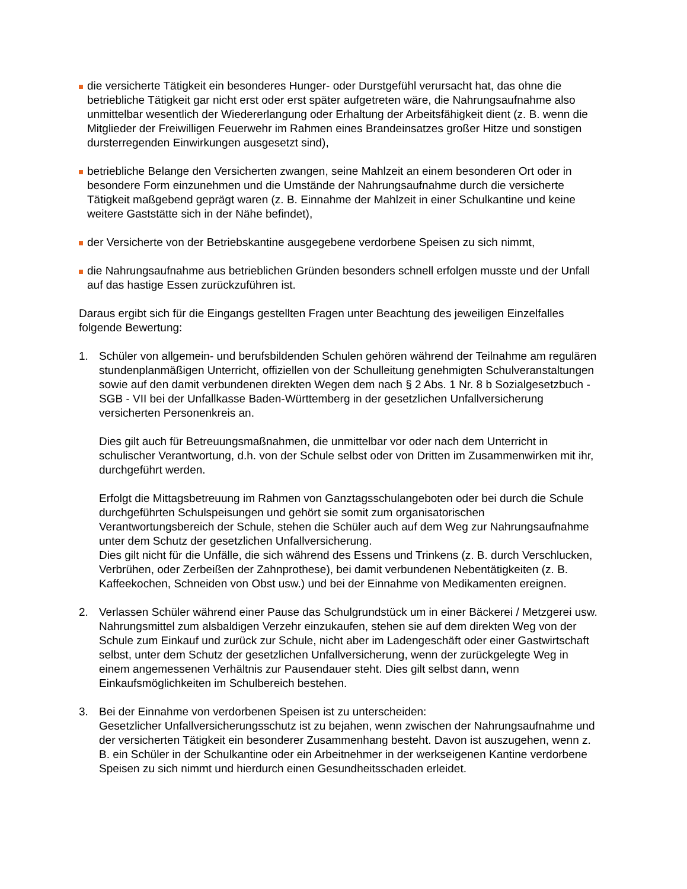die versicherte Tätigkeit ein besonderes Hunger- oder Durstgefühl verursacht hat, das ohne die betriebliche Tätigkeit gar nicht erst oder erst später aufgetreten wäre, die Nahrungsaufnahme also unmittelbar wesentlich der Wiedererlangung oder Erhaltung der Arbeitsfähigkeit dient (z. B. wenn die Mitglieder der Freiwilligen Feuerwehr im Rahmen eines Brandeinsatzes großer Hitze und sonstigen dursterregenden Einwirkungen ausgesetzt sind),
betriebliche Belange den Versicherten zwangen, seine Mahlzeit an einem besonderen Ort oder in besondere Form einzunehmen und die Umstände der Nahrungsaufnahme durch die versicherte Tätigkeit maßgebend geprägt waren (z. B. Einnahme der Mahlzeit in einer Schulkantine und keine weitere Gaststätte sich in der Nähe befindet),
der Versicherte von der Betriebskantine ausgegebene verdorbene Speisen zu sich nimmt,
die Nahrungsaufnahme aus betrieblichen Gründen besonders schnell erfolgen musste und der Unfall auf das hastige Essen zurückzuführen ist.
Daraus ergibt sich für die Eingangs gestellten Fragen unter Beachtung des jeweiligen Einzelfalles folgende Bewertung:
1. Schüler von allgemein- und berufsbildenden Schulen gehören während der Teilnahme am regulären stundenplanmäßigen Unterricht, offiziellen von der Schulleitung genehmigten Schulveranstaltungen sowie auf den damit verbundenen direkten Wegen dem nach § 2 Abs. 1 Nr. 8 b Sozialgesetzbuch - SGB - VII bei der Unfallkasse Baden-Württemberg in der gesetzlichen Unfallversicherung versicherten Personenkreis an.
Dies gilt auch für Betreuungsmaßnahmen, die unmittelbar vor oder nach dem Unterricht in schulischer Verantwortung, d.h. von der Schule selbst oder von Dritten im Zusammenwirken mit ihr, durchgeführt werden.
Erfolgt die Mittagsbetreuung im Rahmen von Ganztagsschulangeboten oder bei durch die Schule durchgeführten Schulspeisungen und gehört sie somit zum organisatorischen Verantwortungsbereich der Schule, stehen die Schüler auch auf dem Weg zur Nahrungsaufnahme unter dem Schutz der gesetzlichen Unfallversicherung.
Dies gilt nicht für die Unfälle, die sich während des Essens und Trinkens (z. B. durch Verschlucken, Verbrühen, oder Zerbeißen der Zahnprothese), bei damit verbundenen Nebentätigkeiten (z. B. Kaffeekochen, Schneiden von Obst usw.) und bei der Einnahme von Medikamenten ereignen.
2. Verlassen Schüler während einer Pause das Schulgrundstück um in einer Bäckerei / Metzgerei usw. Nahrungsmittel zum alsbaldigen Verzehr einzukaufen, stehen sie auf dem direkten Weg von der Schule zum Einkauf und zurück zur Schule, nicht aber im Ladengeschäft oder einer Gastwirtschaft selbst, unter dem Schutz der gesetzlichen Unfallversicherung, wenn der zurückgelegte Weg in einem angemessenen Verhältnis zur Pausendauer steht. Dies gilt selbst dann, wenn Einkaufsmöglichkeiten im Schulbereich bestehen.
3. Bei der Einnahme von verdorbenen Speisen ist zu unterscheiden:
Gesetzlicher Unfallversicherungsschutz ist zu bejahen, wenn zwischen der Nahrungsaufnahme und der versicherten Tätigkeit ein besonderer Zusammenhang besteht. Davon ist auszugehen, wenn z. B. ein Schüler in der Schulkantine oder ein Arbeitnehmer in der werkseigenen Kantine verdorbene Speisen zu sich nimmt und hierdurch einen Gesundheitsschaden erleidet.